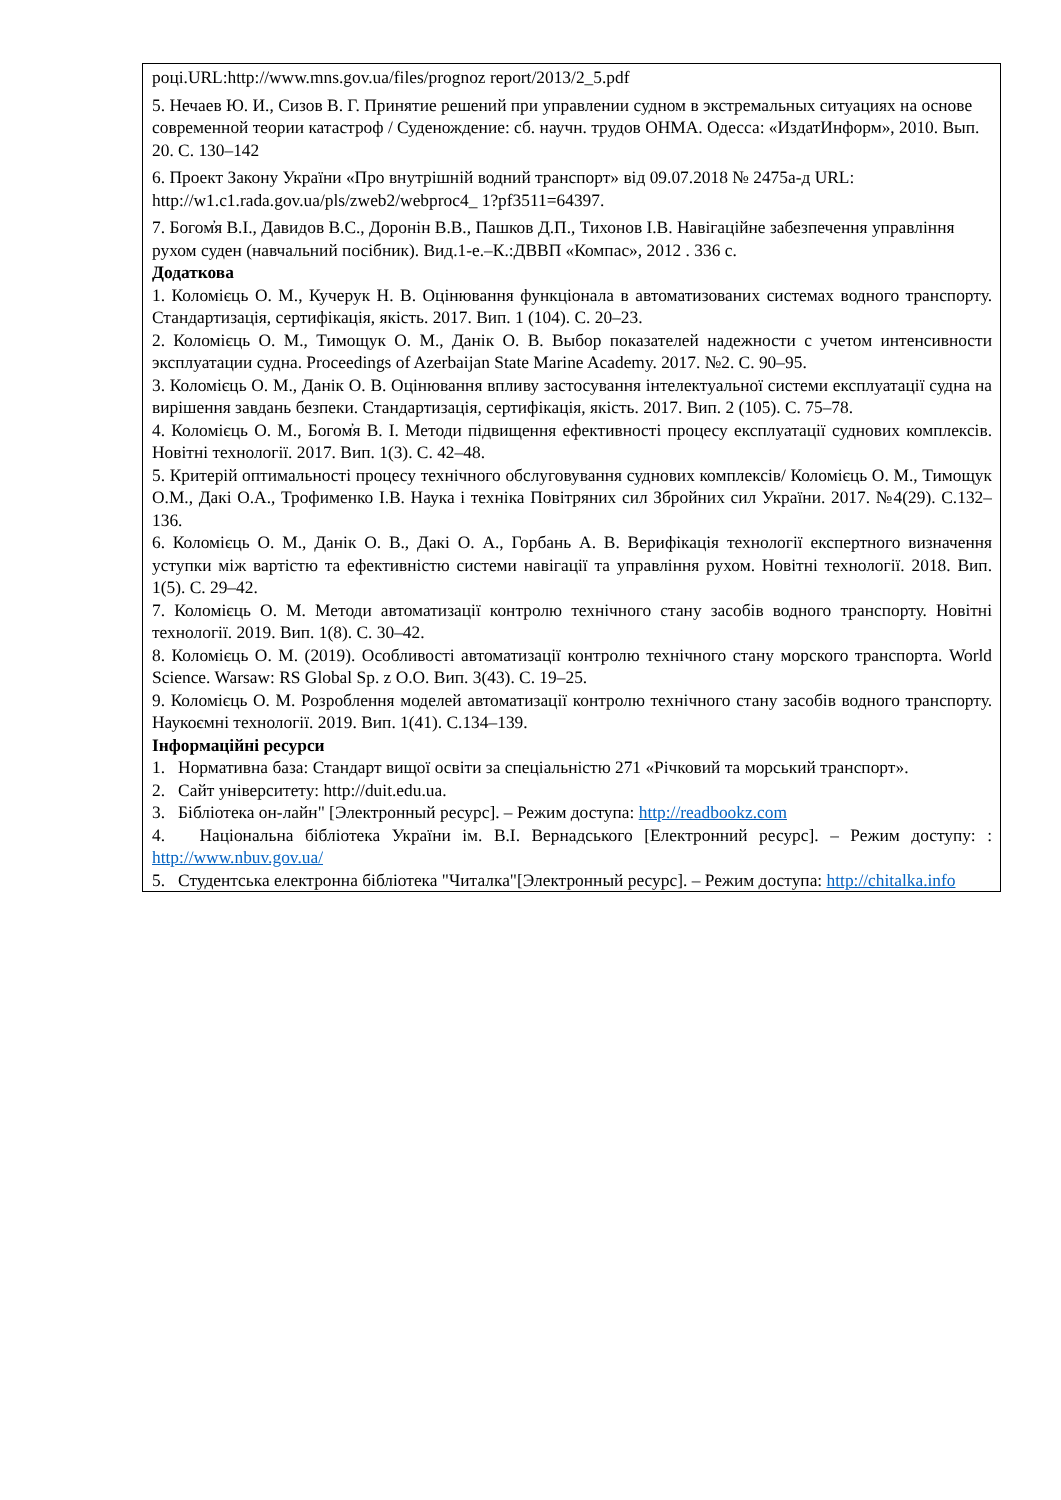році.URL:http://www.mns.gov.ua/files/prognoz report/2013/2_5.pdf
5. Нечаев Ю. И., Сизов В. Г. Принятие решений при управлении судном в экстремальных ситуациях на основе современной теории катастроф / Суденождение: сб. научн. трудов ОНМА. Одесса: «ИздатИнформ», 2010. Вып. 20. С. 130–142
6. Проект Закону України «Про внутрішній водний транспорт» від 09.07.2018 № 2475а-д URL: http://w1.c1.rada.gov.ua/pls/zweb2/webproc4_ 1?pf3511=64397.
7. Богом̓я В.І., Давидов В.С., Доронін В.В., Пашков Д.П., Тихонов І.В. Навігаційне забезпечення управління рухом суден (навчальний посібник). Вид.1-е.–К.:ДВВП «Компас», 2012 . 336 с.
Додаткова
1. Коломієць О. М., Кучерук Н. В. Оцінювання функціонала в автоматизованих системах водного транспорту. Стандартизація, сертифікація, якість. 2017. Вип. 1 (104). С. 20–23.
2. Коломієць О. М., Тимощук О. М., Данік О. В. Выбор показателей надежности с учетом интенсивности эксплуатации судна. Proceedings of Azerbaijan State Marine Academy. 2017. №2. С. 90–95.
3. Коломієць О. М., Данік О. В. Оцінювання впливу застосування інтелектуальної системи експлуатації судна на вирішення завдань безпеки. Стандартизація, сертифікація, якість. 2017. Вип. 2 (105). С. 75–78.
4. Коломієць О. М., Богом̓я В. І. Методи підвищення ефективності процесу експлуатації суднових комплексів. Новітні технології. 2017. Вип. 1(3). С. 42–48.
5. Критерій оптимальності процесу технічного обслуговування суднових комплексів/ Коломієць О. М., Тимощук О.М., Дакі О.А., Трофименко І.В. Наука і техніка Повітряних сил Збройних сил України. 2017. №4(29). С.132–136.
6. Коломієць О. М., Данік О. В., Дакі О. А., Горбань А. В. Верифікація технології експертного визначення уступки між вартістю та ефективністю системи навігації та управління рухом. Новітні технології. 2018. Вип. 1(5). С. 29–42.
7. Коломієць О. М. Методи автоматизації контролю технічного стану засобів водного транспорту. Новітні технології. 2019. Вип. 1(8). С. 30–42.
8. Коломієць О. М. (2019). Особливості автоматизації контролю технічного стану морского транспорта. World Science. Warsaw: RS Global Sp. z O.O. Вип. 3(43). С. 19–25.
9. Коломієць О. М. Розроблення моделей автоматизації контролю технічного стану засобів водного транспорту. Наукоємні технології. 2019. Вип. 1(41). С.134–139.
Інформаційні ресурси
1. Нормативна база: Стандарт вищої освіти за спеціальністю 271 «Річковий та морський транспорт».
2. Сайт університету: http://duit.edu.ua.
3. Бібліотека он-лайн" [Электронный ресурс]. – Режим доступа: http://readbookz.com
4. Національна бібліотека України ім. В.І. Вернадського [Електронний ресурс]. – Режим доступу: : http://www.nbuv.gov.ua/
5. Студентська електронна бібліотека "Читалка"[Электронный ресурс]. – Режим доступа: http://chitalka.info